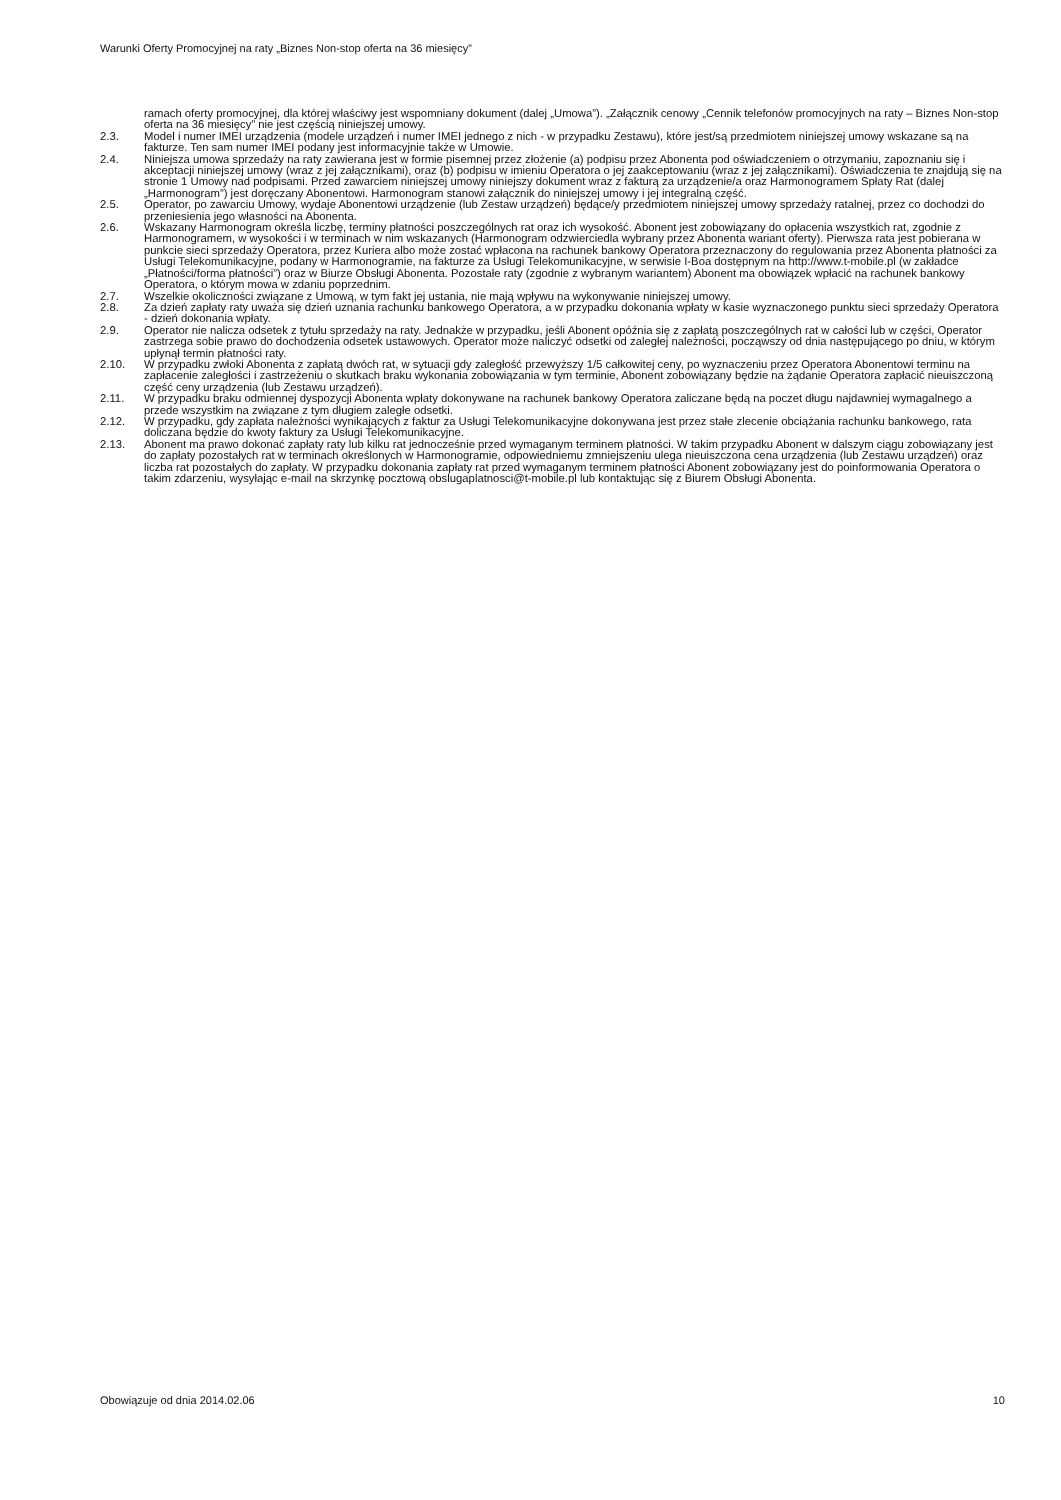Warunki Oferty Promocyjnej na raty „Biznes Non-stop oferta na 36 miesięcy”
ramach oferty promocyjnej, dla której właściwy jest wspomniany dokument (dalej „Umowa”). „Załącznik cenowy „Cennik telefonów promocyjnych na raty – Biznes Non-stop oferta na 36 miesięcy” nie jest częścią niniejszej umowy.
2.3. Model i numer IMEI urządzenia (modele urządzeń i numer IMEI jednego z nich - w przypadku Zestawu), które jest/są przedmiotem niniejszej umowy wskazane są na fakturze. Ten sam numer IMEI podany jest informacyjnie także w Umowie.
2.4. Niniejsza umowa sprzedaży na raty zawierana jest w formie pisemnej przez złożenie (a) podpisu przez Abonenta pod oświadczeniem o otrzymaniu, zapoznaniu się i akceptacji niniejszej umowy (wraz z jej załącznikami), oraz (b) podpisu w imieniu Operatora o jej zaakceptowaniu (wraz z jej załącznikami). Oświadczenia te znajdują się na stronie 1 Umowy nad podpisami. Przed zawarciem niniejszej umowy niniejszy dokument wraz z fakturą za urządzenie/a oraz Harmonogramem Spłaty Rat (dalej „Harmonogram”) jest doręczany Abonentowi. Harmonogram stanowi załącznik do niniejszej umowy i jej integralną część.
2.5. Operator, po zawarciu Umowy, wydaje Abonentowi urządzenie (lub Zestaw urządzeń) będące/y przedmiotem niniejszej umowy sprzedaży ratalnej, przez co dochodzi do przeniesienia jego własności na Abonenta.
2.6. Wskazany Harmonogram określa liczbę, terminy płatności poszczególnych rat oraz ich wysokość. Abonent jest zobowiązany do opłacenia wszystkich rat, zgodnie z Harmonogramem, w wysokości i w terminach w nim wskazanych (Harmonogram odzwierciedla wybrany przez Abonenta wariant oferty). Pierwsza rata jest pobierana w punkcie sieci sprzedaży Operatora, przez Kuriera albo może zostać wpłacona na rachunek bankowy Operatora przeznaczony do regulowania przez Abonenta płatności za Usługi Telekomunikacyjne, podany w Harmonogramie, na fakturze za Usługi Telekomunikacyjne, w serwisie I-Boa dostępnym na http://www.t-mobile.pl (w zakładce „Płatności/forma płatności”) oraz w Biurze Obsługi Abonenta. Pozostałe raty (zgodnie z wybranym wariantem) Abonent ma obowiązek wpłacić na rachunek bankowy Operatora, o którym mowa w zdaniu poprzednim.
2.7. Wszelkie okoliczności związane z Umową, w tym fakt jej ustania, nie mają wpływu na wykonywanie niniejszej umowy.
2.8. Za dzień zapłaty raty uważa się dzień uznania rachunku bankowego Operatora, a w przypadku dokonania wpłaty w kasie wyznaczonego punktu sieci sprzedaży Operatora - dzień dokonania wpłaty.
2.9. Operator nie nalicza odsetek z tytułu sprzedaży na raty. Jednakże w przypadku, jeśli Abonent opóźnia się z zapłatą poszczególnych rat w całości lub w części, Operator zastrzega sobie prawo do dochodzenia odsetek ustawowych. Operator może naliczyć odsetki od zaległej należności, począwszy od dnia następującego po dniu, w którym upłynął termin płatności raty.
2.10. W przypadku zwłoki Abonenta z zapłatą dwóch rat, w sytuacji gdy zaległość przewyższy 1/5 całkowitej ceny, po wyznaczeniu przez Operatora Abonentowi terminu na zapłacenie zaległości i zastrzeżeniu o skutkach braku wykonania zobowiązania w tym terminie, Abonent zobowiązany będzie na żądanie Operatora zapłacić nieuiszczoną część ceny urządzenia (lub Zestawu urządzeń).
2.11. W przypadku braku odmiennej dyspozycji Abonenta wpłaty dokonywane na rachunek bankowy Operatora zaliczane będą na poczet długu najdawniej wymagalnego a przede wszystkim na związane z tym długiem zaległe odsetki.
2.12. W przypadku, gdy zapłata należności wynikających z faktur za Usługi Telekomunikacyjne dokonywana jest przez stałe zlecenie obciążania rachunku bankowego, rata doliczana będzie do kwoty faktury za Usługi Telekomunikacyjne.
2.13. Abonent ma prawo dokonać zapłaty raty lub kilku rat jednocześnie przed wymaganym terminem płatności. W takim przypadku Abonent w dalszym ciągu zobowiązany jest do zapłaty pozostałych rat w terminach określonych w Harmonogramie, odpowiedniemu zmniejszeniu ulega nieuiszczona cena urządzenia (lub Zestawu urządzeń) oraz liczba rat pozostałych do zapłaty. W przypadku dokonania zapłaty rat przed wymaganym terminem płatności Abonent zobowiązany jest do poinformowania Operatora o takim zdarzeniu, wysyłając e-mail na skrzynkę pocztową obslugaplatnosci@t-mobile.pl lub kontaktując się z Biurem Obsługi Abonenta.
Obowiązuje od dnia 2014.02.06 10